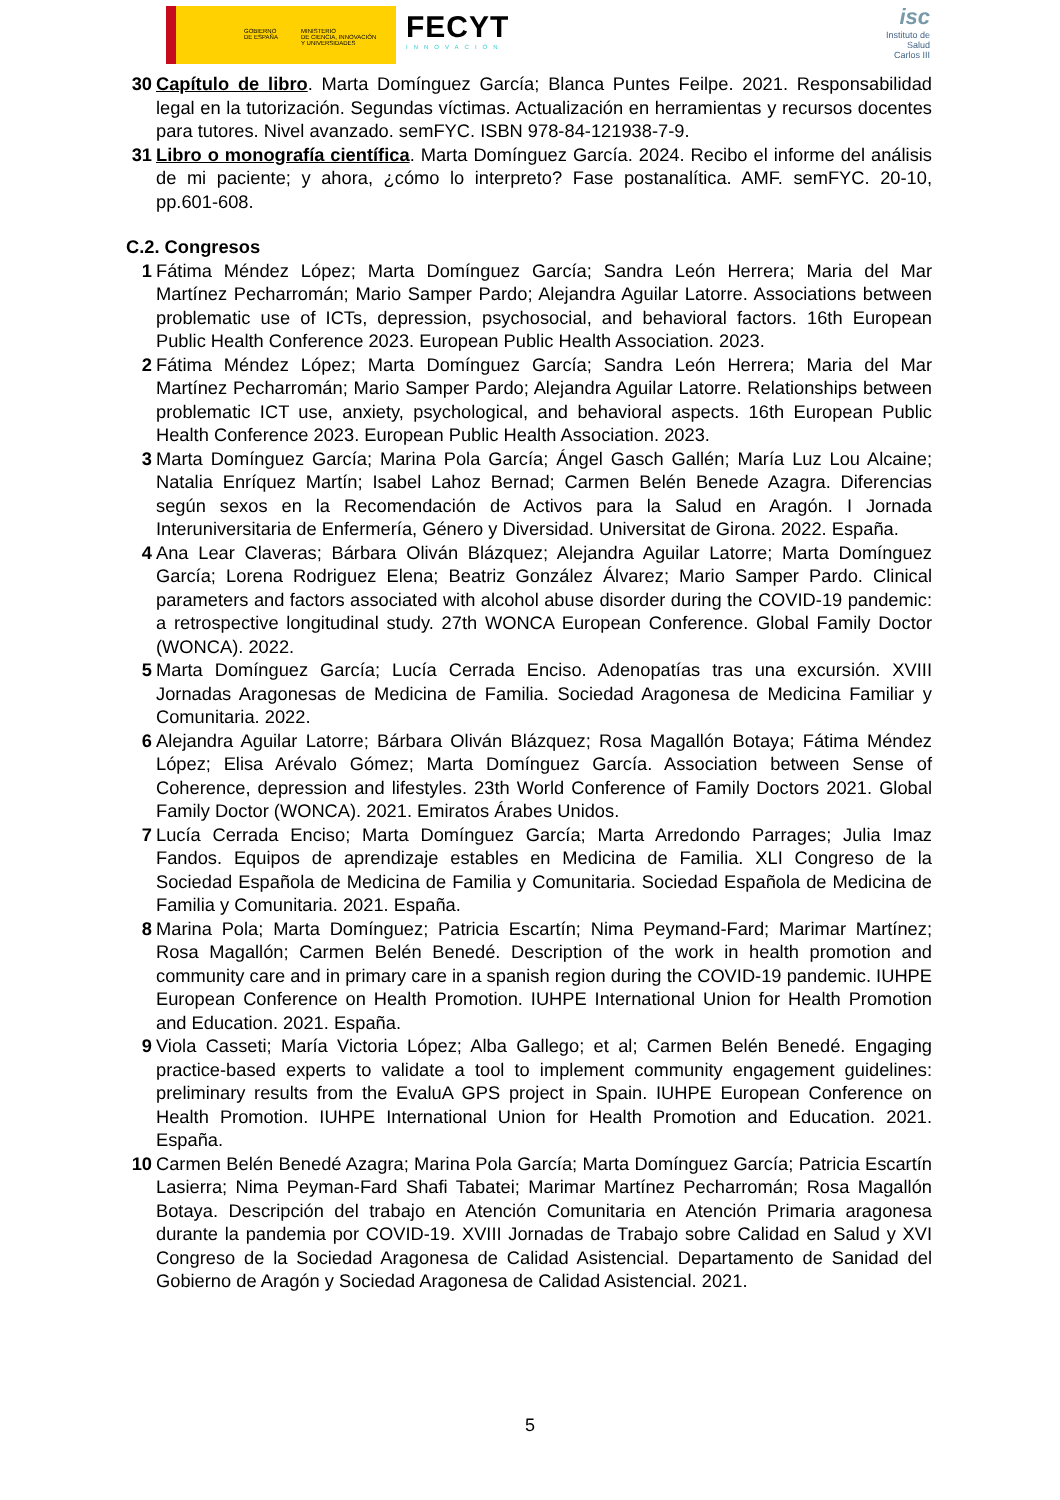GOBIERNO
DE ESPAÑA
MINISTERIO
DE CIENCIA, INNOVACIÓN
Y UNIVERSIDADES
FECYT
INNOVACIÓN
isc
Instituto de Salud Carlos III
30 Capítulo de libro. Marta Domínguez García; Blanca Puntes Feilpe. 2021. Responsabilidad legal en la tutorización. Segundas víctimas. Actualización en herramientas y recursos docentes para tutores. Nivel avanzado. semFYC. ISBN 978-84-121938-7-9.
31 Libro o monografía científica. Marta Domínguez García. 2024. Recibo el informe del análisis de mi paciente; y ahora, ¿cómo lo interpreto? Fase postanalítica. AMF. semFYC. 20-10, pp.601-608.
C.2. Congresos
1 Fátima Méndez López; Marta Domínguez García; Sandra León Herrera; Maria del Mar Martínez Pecharromán; Mario Samper Pardo; Alejandra Aguilar Latorre. Associations between problematic use of ICTs, depression, psychosocial, and behavioral factors. 16th European Public Health Conference 2023. European Public Health Association. 2023.
2 Fátima Méndez López; Marta Domínguez García; Sandra León Herrera; Maria del Mar Martínez Pecharromán; Mario Samper Pardo; Alejandra Aguilar Latorre. Relationships between problematic ICT use, anxiety, psychological, and behavioral aspects. 16th European Public Health Conference 2023. European Public Health Association. 2023.
3 Marta Domínguez García; Marina Pola García; Ángel Gasch Gallén; María Luz Lou Alcaine; Natalia Enríquez Martín; Isabel Lahoz Bernad; Carmen Belén Benede Azagra. Diferencias según sexos en la Recomendación de Activos para la Salud en Aragón. I Jornada Interuniversitaria de Enfermería, Género y Diversidad. Universitat de Girona. 2022. España.
4 Ana Lear Claveras; Bárbara Oliván Blázquez; Alejandra Aguilar Latorre; Marta Domínguez García; Lorena Rodriguez Elena; Beatriz González Álvarez; Mario Samper Pardo. Clinical parameters and factors associated with alcohol abuse disorder during the COVID-19 pandemic: a retrospective longitudinal study. 27th WONCA European Conference. Global Family Doctor (WONCA). 2022.
5 Marta Domínguez García; Lucía Cerrada Enciso. Adenopatías tras una excursión. XVIII Jornadas Aragonesas de Medicina de Familia. Sociedad Aragonesa de Medicina Familiar y Comunitaria. 2022.
6 Alejandra Aguilar Latorre; Bárbara Oliván Blázquez; Rosa Magallón Botaya; Fátima Méndez López; Elisa Arévalo Gómez; Marta Domínguez García. Association between Sense of Coherence, depression and lifestyles. 23th World Conference of Family Doctors 2021. Global Family Doctor (WONCA). 2021. Emiratos Árabes Unidos.
7 Lucía Cerrada Enciso; Marta Domínguez García; Marta Arredondo Parrages; Julia Imaz Fandos. Equipos de aprendizaje estables en Medicina de Familia. XLI Congreso de la Sociedad Española de Medicina de Familia y Comunitaria. Sociedad Española de Medicina de Familia y Comunitaria. 2021. España.
8 Marina Pola; Marta Domínguez; Patricia Escartín; Nima Peymand-Fard; Marimar Martínez; Rosa Magallón; Carmen Belén Benedé. Description of the work in health promotion and community care and in primary care in a spanish region during the COVID-19 pandemic. IUHPE European Conference on Health Promotion. IUHPE International Union for Health Promotion and Education. 2021. España.
9 Viola Casseti; María Victoria López; Alba Gallego; et al; Carmen Belén Benedé. Engaging practice-based experts to validate a tool to implement community engagement guidelines: preliminary results from the EvaluA GPS project in Spain. IUHPE European Conference on Health Promotion. IUHPE International Union for Health Promotion and Education. 2021. España.
10 Carmen Belén Benedé Azagra; Marina Pola García; Marta Domínguez García; Patricia Escartín Lasierra; Nima Peyman-Fard Shafi Tabatei; Marimar Martínez Pecharromán; Rosa Magallón Botaya. Descripción del trabajo en Atención Comunitaria en Atención Primaria aragonesa durante la pandemia por COVID-19. XVIII Jornadas de Trabajo sobre Calidad en Salud y XVI Congreso de la Sociedad Aragonesa de Calidad Asistencial. Departamento de Sanidad del Gobierno de Aragón y Sociedad Aragonesa de Calidad Asistencial. 2021.
5